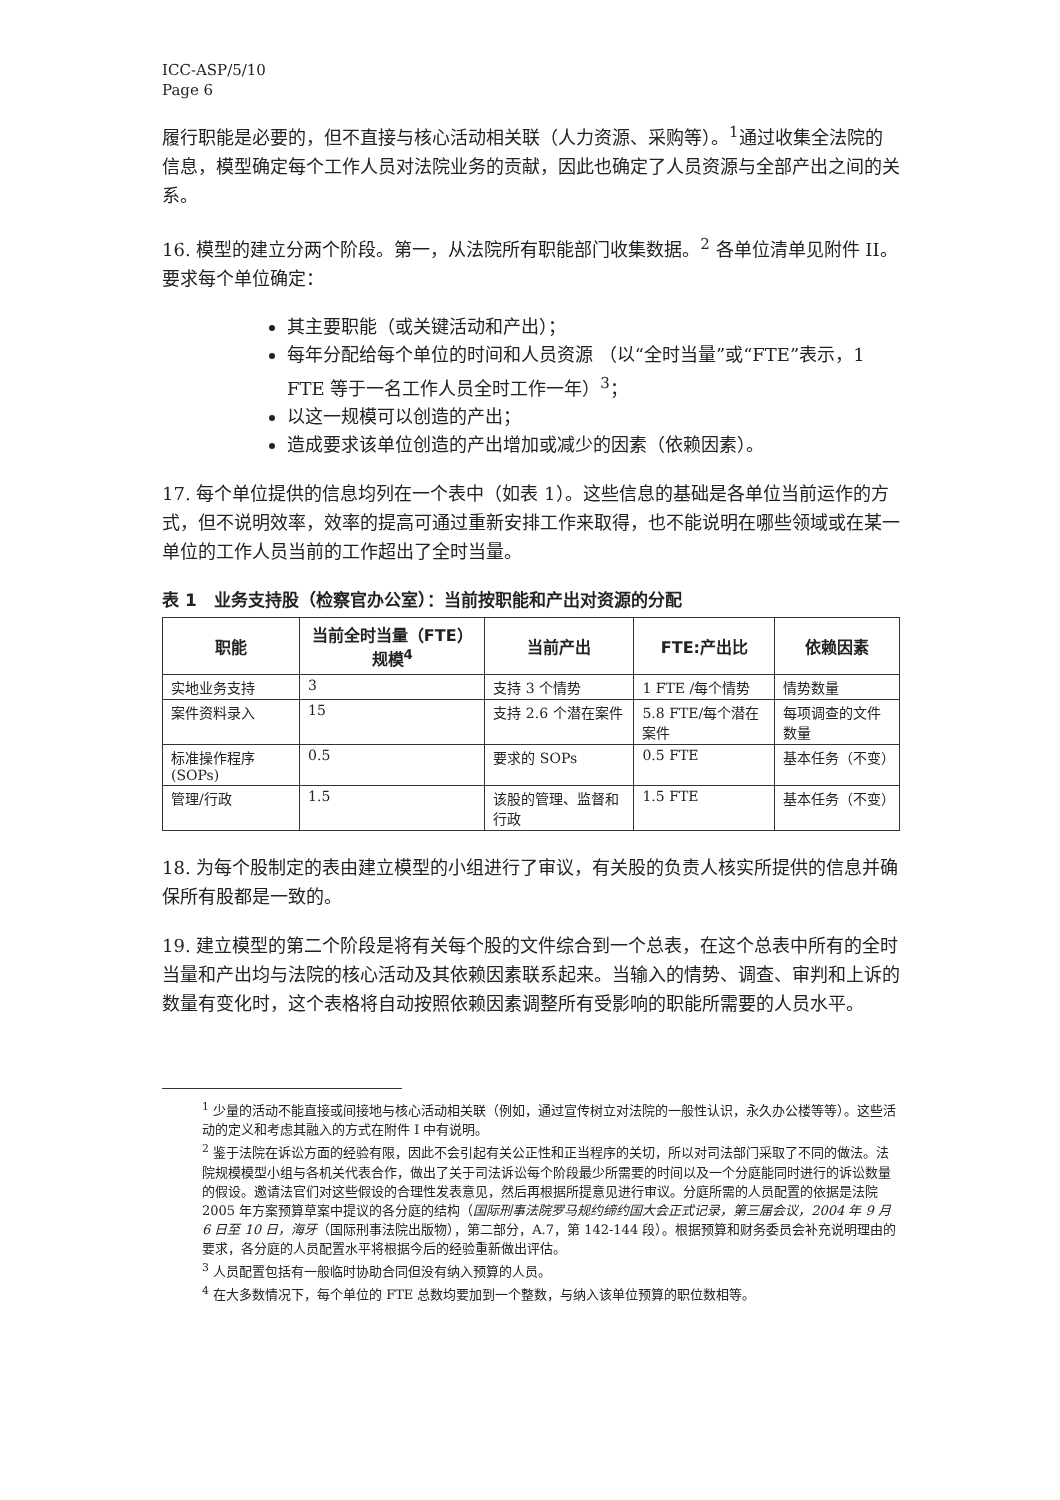ICC-ASP/5/10
Page 6
履行职能是必要的，但不直接与核心活动相关联（人力资源、采购等）。<sup>1</sup>通过收集全法院的信息，模型确定每个工作人员对法院业务的贡献，因此也确定了人员资源与全部产出之间的关系。
16. 模型的建立分两个阶段。第一，从法院所有职能部门收集数据。<sup>2</sup> 各单位清单见附件 II。要求每个单位确定：
其主要职能（或关键活动和产出）；
每年分配给每个单位的时间和人员资源 （以“全时当量”或“FTE”表示，1 FTE 等于一名工作人员全时工作一年）<sup>3</sup>；
以这一规模可以创造的产出；
造成要求该单位创造的产出增加或减少的因素（依赖因素）。
17. 每个单位提供的信息均列在一个表中（如表 1）。这些信息的基础是各单位当前运作的方式，但不说明效率，效率的提高可通过重新安排工作来取得，也不能说明在哪些领域或在某一单位的工作人员当前的工作超出了全时当量。
表 1　业务支持股（检察官办公室）：当前按职能和产出对资源的分配
| 职能 | 当前全时当量（FTE）规模<sup>4</sup> | 当前产出 | FTE:产出比 | 依赖因素 |
| --- | --- | --- | --- | --- |
| 实地业务支持 | 3 | 支持 3 个情势 | 1 FTE /每个情势 | 情势数量 |
| 案件资料录入 | 15 | 支持 2.6 个潜在案件 | 5.8 FTE/每个潜在案件 | 每项调查的文件数量 |
| 标准操作程序 (SOPs) | 0.5 | 要求的 SOPs | 0.5 FTE | 基本任务（不变） |
| 管理/行政 | 1.5 | 该股的管理、监督和行政 | 1.5 FTE | 基本任务（不变） |
18. 为每个股制定的表由建立模型的小组进行了审议，有关股的负责人核实所提供的信息并确保所有股都是一致的。
19. 建立模型的第二个阶段是将有关每个股的文件综合到一个总表，在这个总表中所有的全时当量和产出均与法院的核心活动及其依赖因素联系起来。当输入的情势、调查、审判和上诉的数量有变化时，这个表格将自动按照依赖因素调整所有受影响的职能所需要的人员水平。
<sup>1</sup> 少量的活动不能直接或间接地与核心活动相关联（例如，通过宣传树立对法院的一般性认识，永久办公楼等等）。这些活动的定义和考虑其融入的方式在附件 I 中有说明。
<sup>2</sup> 鉴于法院在诉讼方面的经验有限，因此不会引起有关公正性和正当程序的关切，所以对司法部门采取了不同的做法。法院规模模型小组与各机关代表合作，做出了关于司法诉讼每个阶段最少所需要的时间以及一个分庭能同时进行的诉讼数量的假设。邀请法官们对这些假设的合理性发表意见，然后再根据所提意见进行审议。分庭所需的人员配置的依据是法院 2005 年方案预算草案中提议的各分庭的结构（国际刑事法院罗马规约缔约国大会正式记录，第三届会议，2004 年 9 月 6 日至 10 日，海牙（国际刑事法院出版物），第二部分，A.7，第 142-144 段）。根据预算和财务委员会补充说明理由的要求，各分庭的人员配置水平将根据今后的经验重新做出评估。
<sup>3</sup> 人员配置包括有一般临时协助合同但没有纳入预算的人员。
<sup>4</sup> 在大多数情况下，每个单位的 FTE 总数均要加到一个整数，与纳入该单位预算的职位数相等。